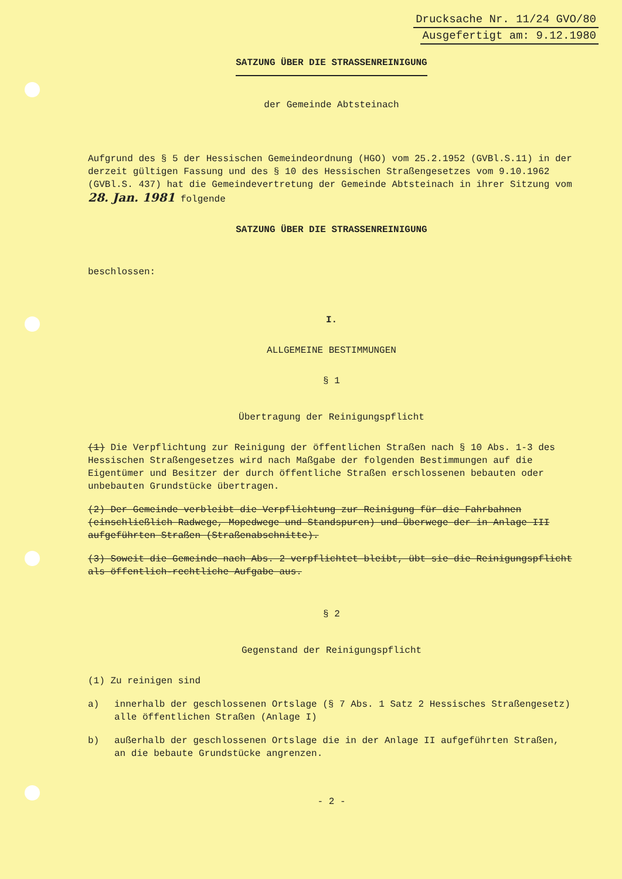Drucksache Nr. 11/24 GVO/80
Ausgefertigt am: 9.12.1980
SATZUNG ÜBER DIE STRASSENREINIGUNG
der Gemeinde Abtsteinach
Aufgrund des § 5 der Hessischen Gemeindeordnung (HGO) vom 25.2.1952 (GVBl.S.11) in der derzeit gültigen Fassung und des § 10 des Hessischen Straßengesetzes vom 9.10.1962 (GVBl.S. 437) hat die Gemeindevertretung der Gemeinde Abtsteinach in ihrer Sitzung vom 28. Jan. 1981 folgende
SATZUNG ÜBER DIE STRASSENREINIGUNG
beschlossen:
I.
ALLGEMEINE BESTIMMUNGEN
§ 1
Übertragung der Reinigungspflicht
(1) Die Verpflichtung zur Reinigung der öffentlichen Straßen nach § 10 Abs. 1-3 des Hessischen Straßengesetzes wird nach Maßgabe der folgenden Bestimmungen auf die Eigentümer und Besitzer der durch öffentliche Straßen erschlossenen bebauten oder unbebauten Grundstücke übertragen.
(2) Der Gemeinde verbleibt die Verpflichtung zur Reinigung für die Fahrbahnen (einschließlich Radwege, Mopedwege und Standspuren) und Überwege der in Anlage III aufgeführten Straßen (Straßenabschnitte).
(3) Soweit die Gemeinde nach Abs. 2 verpflichtet bleibt, übt sie die Reinigungspflicht als öffentlich-rechtliche Aufgabe aus.
§ 2
Gegenstand der Reinigungspflicht
(1) Zu reinigen sind
a) innerhalb der geschlossenen Ortslage (§ 7 Abs. 1 Satz 2 Hessisches Straßengesetz) alle öffentlichen Straßen (Anlage I)
b) außerhalb der geschlossenen Ortslage die in der Anlage II aufgeführten Straßen, an die bebaute Grundstücke angrenzen.
- 2 -